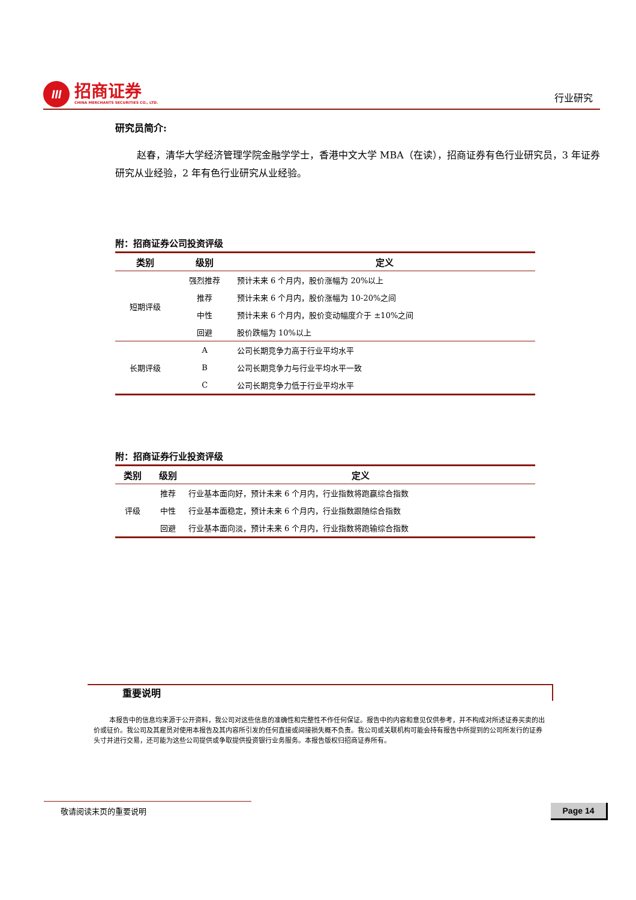III
招商证券
CHINA MERCHANTS SECURITIES CO., LTD.
行业研究
研究员简介:
赵春，清华大学经济管理学院金融学学士，香港中文大学 MBA（在读），招商证券有色行业研究员，3 年证券研究从业经验，2 年有色行业研究从业经验。
附：招商证券公司投资评级
| 类别 | 级别 | 定义 |
| --- | --- | --- |
| 短期评级 | 强烈推荐 | 预计未来 6 个月内，股价涨幅为 20%以上 |
| | 推荐 | 预计未来 6 个月内，股价涨幅为 10-20%之间 |
| | 中性 | 预计未来 6 个月内，股价变动幅度介于 ±10%之间 |
| | 回避 | 股价跌幅为 10%以上 |
| 长期评级 | A | 公司长期竞争力高于行业平均水平 |
| | B | 公司长期竞争力与行业平均水平一致 |
| | C | 公司长期竞争力低于行业平均水平 |
附：招商证券行业投资评级
| 类别 | 级别 | 定义 |
| --- | --- | --- |
| 评级 | 推荐 | 行业基本面向好，预计未来 6 个月内，行业指数将跑赢综合指数 |
| | 中性 | 行业基本面稳定，预计未来 6 个月内，行业指数跟随综合指数 |
| | 回避 | 行业基本面向淡，预计未来 6 个月内，行业指数将跑输综合指数 |
重要说明
本报告中的信息均来源于公开资料，我公司对这些信息的准确性和完整性不作任何保证。报告中的内容和意见仅供参考，并不构成对所述证券买卖的出价或征价。我公司及其雇员对使用本报告及其内容所引发的任何直接或间接损失概不负责。我公司或关联机构可能会持有报告中所提到的公司所发行的证券头寸并进行交易，还可能为这些公司提供或争取提供投资银行业务服务。本报告版权归招商证券所有。
敬请阅读末页的重要说明 Page 14